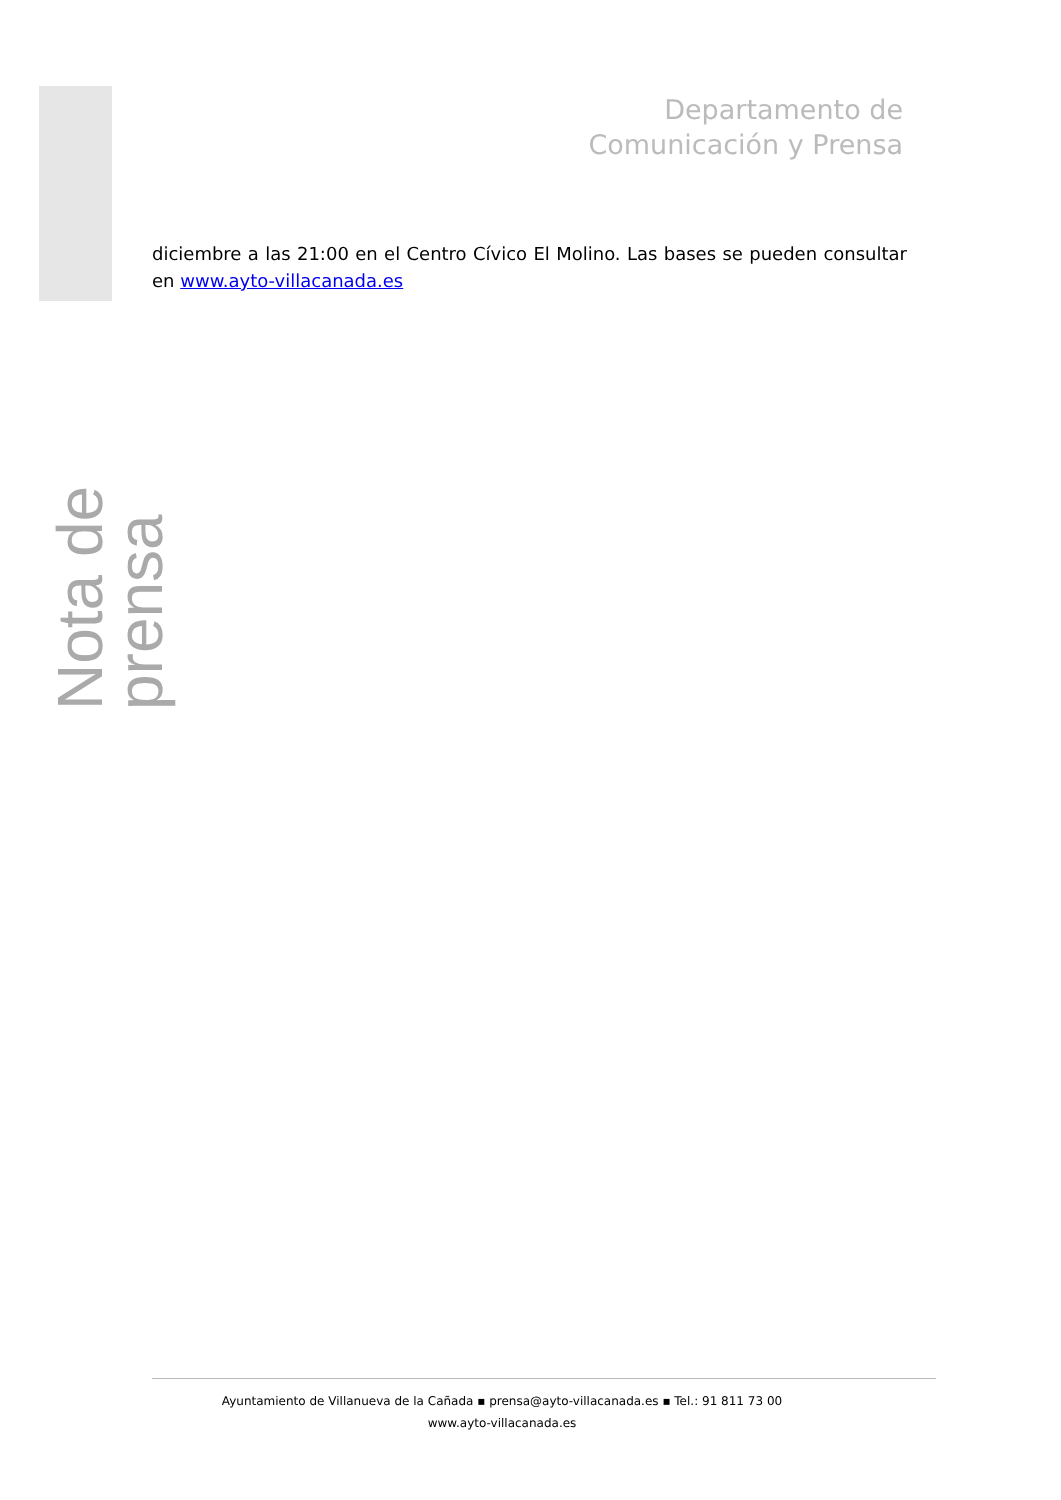Departamento de
Comunicación y Prensa
Nota de prensa
diciembre a las 21:00 en el Centro Cívico El Molino. Las bases se pueden consultar en www.ayto-villacanada.es
Ayuntamiento de Villanueva de la Cañada ▪ prensa@ayto-villacanada.es ▪ Tel.: 91 811 73 00
www.ayto-villacanada.es